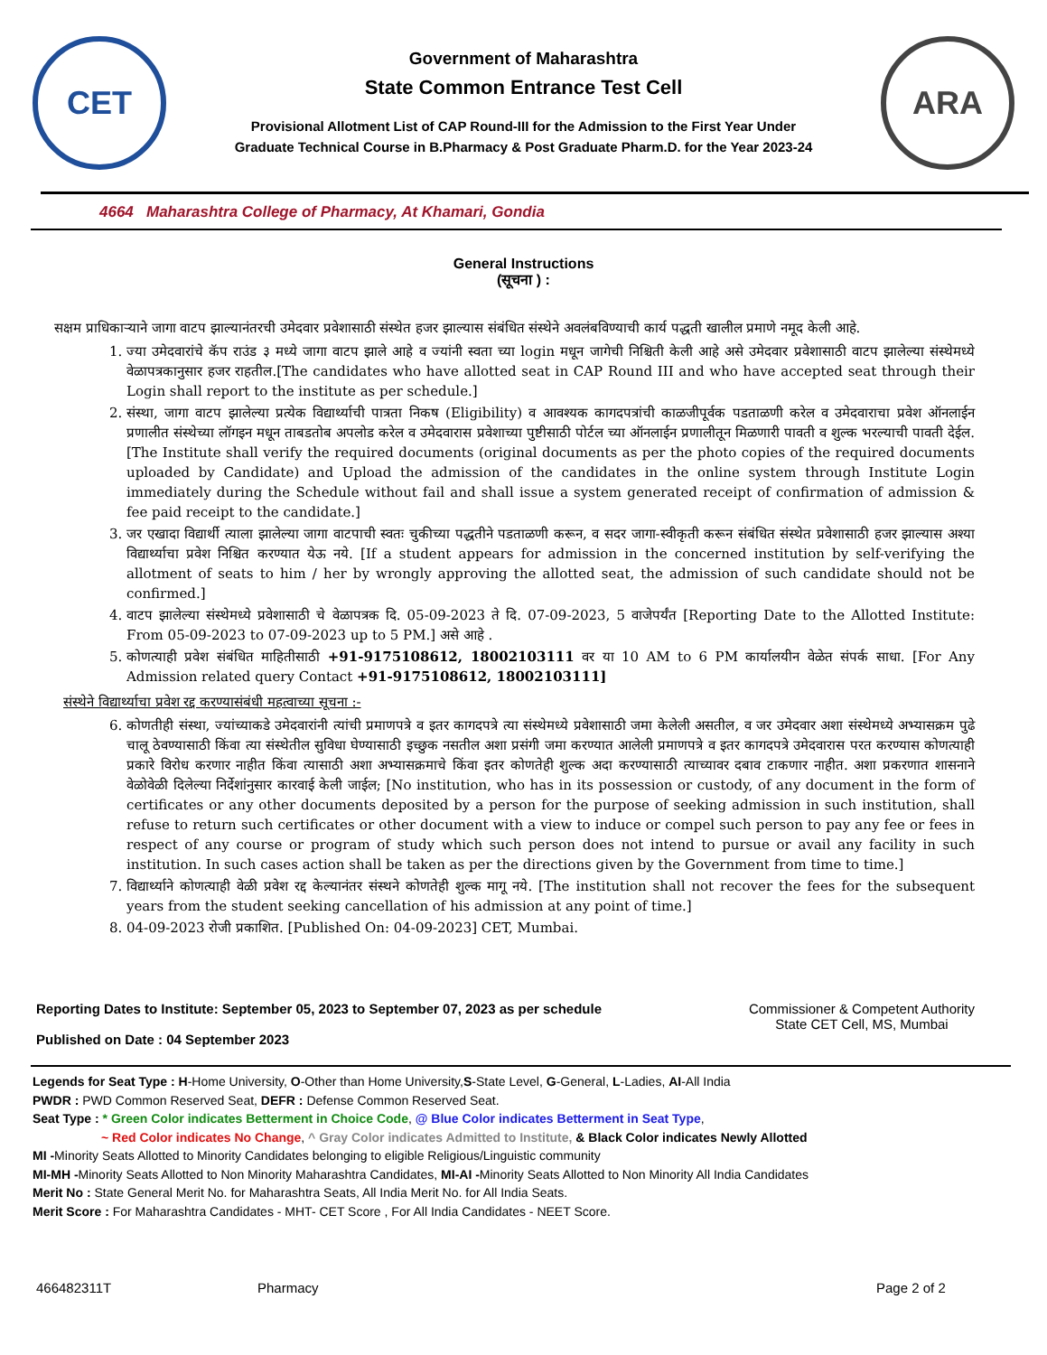CET
Government of Maharashtra
State Common Entrance Test Cell
Provisional Allotment List of CAP Round-III for the Admission to the First Year Under
Graduate Technical Course in B.Pharmacy & Post Graduate Pharm.D. for the Year 2023-24
ARA
4664 Maharashtra College of Pharmacy, At Khamari, Gondia
General Instructions
(सूचना ) :
सक्षम प्राधिकाऱ्याने जागा वाटप झाल्यानंतरची उमेदवार प्रवेशासाठी संस्थेत हजर झाल्यास संबंधित संस्थेने अवलंबविण्याची कार्य पद्धती खालील प्रमाणे नमूद केली आहे.
1. ज्या उमेदवारांचे कॅप राउंड ३ मध्ये जागा वाटप झाले आहे व ज्यांनी स्वता च्या login मधून जागेची निश्चिती केली आहे असे उमेदवार प्रवेशासाठी वाटप झालेल्या संस्थेमध्ये वेळापत्रकानुसार हजर राहतील.[The candidates who have allotted seat in CAP Round III and who have accepted seat through their Login shall report to the institute as per schedule.]
2. संस्था, जागा वाटप झालेल्या प्रत्येक विद्यार्थ्याची पात्रता निकष (Eligibility) व आवश्यक कागदपत्रांची काळजीपूर्वक पडताळणी करेल व उमेदवाराचा प्रवेश ऑनलाईन प्रणालीत संस्थेच्या लॉगइन मधून ताबडतोब अपलोड करेल व उमेदवारास प्रवेशाच्या पुष्टीसाठी पोर्टल च्या ऑनलाईन प्रणालीतून मिळणारी पावती व शुल्क भरल्याची पावती देईल. [The Institute shall verify the required documents (original documents as per the photo copies of the required documents uploaded by Candidate) and Upload the admission of the candidates in the online system through Institute Login immediately during the Schedule without fail and shall issue a system generated receipt of confirmation of admission & fee paid receipt to the candidate.]
3. जर एखादा विद्यार्थी त्याला झालेल्या जागा वाटपाची स्वतः चुकीच्या पद्धतीने पडताळणी करून, व सदर जागा-स्वीकृती करून संबंधित संस्थेत प्रवेशासाठी हजर झाल्यास अश्या विद्यार्थ्याचा प्रवेश निश्चित करण्यात येऊ नये. [If a student appears for admission in the concerned institution by self-verifying the allotment of seats to him / her by wrongly approving the allotted seat, the admission of such candidate should not be confirmed.]
4. वाटप झालेल्या संस्थेमध्ये प्रवेशासाठी चे वेळापत्रक दि. 05-09-2023 ते दि. 07-09-2023, 5 वाजेपर्यंत [Reporting Date to the Allotted Institute: From 05-09-2023 to 07-09-2023 up to 5 PM.] असे आहे .
5. कोणत्याही प्रवेश संबंधित माहितीसाठी +91-9175108612, 18002103111 वर या 10 AM to 6 PM कार्यालयीन वेळेत संपर्क साधा. [For Any Admission related query Contact +91-9175108612, 18002103111]
संस्थेने विद्यार्थ्याचा प्रवेश रद्द करण्यासंबंधी महत्वाच्या सूचना :-
6. कोणतीही संस्था, ज्यांच्याकडे उमेदवारांनी त्यांची प्रमाणपत्रे व इतर कागदपत्रे त्या संस्थेमध्ये प्रवेशासाठी जमा केलेली असतील, व जर उमेदवार अशा संस्थेमध्ये अभ्यासक्रम पुढे चालू ठेवण्यासाठी किंवा त्या संस्थेतील सुविधा घेण्यासाठी इच्छुक नसतील अशा प्रसंगी जमा करण्यात आलेली प्रमाणपत्रे व इतर कागदपत्रे उमेदवारास परत करण्यास कोणत्याही प्रकारे विरोध करणार नाहीत किंवा त्यासाठी अशा अभ्यासक्रमाचे किंवा इतर कोणतेही शुल्क अदा करण्यासाठी त्याच्यावर दबाव टाकणार नाहीत. अशा प्रकरणात शासनाने वेळोवेळी दिलेल्या निर्देशांनुसार कारवाई केली जाईल; [No institution, who has in its possession or custody, of any document in the form of certificates or any other documents deposited by a person for the purpose of seeking admission in such institution, shall refuse to return such certificates or other document with a view to induce or compel such person to pay any fee or fees in respect of any course or program of study which such person does not intend to pursue or avail any facility in such institution. In such cases action shall be taken as per the directions given by the Government from time to time.]
7. विद्यार्थ्याने कोणत्याही वेळी प्रवेश रद्द केल्यानंतर संस्थने कोणतेही शुल्क मागू नये. [The institution shall not recover the fees for the subsequent years from the student seeking cancellation of his admission at any point of time.]
8. 04-09-2023 रोजी प्रकाशित. [Published On: 04-09-2023] CET, Mumbai.
Reporting Dates to Institute: September 05, 2023 to September 07, 2023 as per schedule
Published on Date : 04 September 2023
Commissioner & Competent Authority
State CET Cell, MS, Mumbai
Legends for Seat Type : H-Home University, O-Other than Home University,S-State Level, G-General, L-Ladies, AI-All India
PWDR : PWD Common Reserved Seat, DEFR : Defense Common Reserved Seat.
Seat Type : * Green Color indicates Betterment in Choice Code, @ Blue Color indicates Betterment in Seat Type,
~ Red Color indicates No Change, ^ Gray Color indicates Admitted to Institute, & Black Color indicates Newly Allotted
MI -Minority Seats Allotted to Minority Candidates belonging to eligible Religious/Linguistic community
MI-MH -Minority Seats Allotted to Non Minority Maharashtra Candidates, MI-AI -Minority Seats Allotted to Non Minority All India Candidates
Merit No : State General Merit No. for Maharashtra Seats, All India Merit No. for All India Seats.
Merit Score : For Maharashtra Candidates - MHT- CET Score , For All India Candidates - NEET Score.
466482311T Pharmacy Page 2 of 2